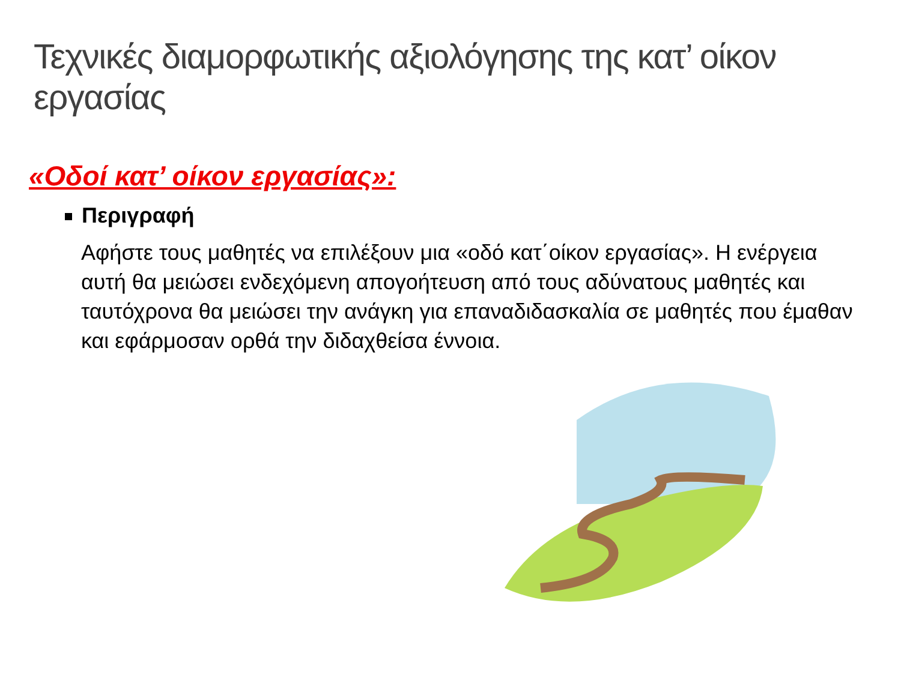Τεχνικές διαμορφωτικής αξιολόγησης της κατ’ οίκον εργασίας
«Οδοί κατ’ οίκον εργασίας»:
Περιγραφή
Αφήστε τους μαθητές να επιλέξουν μια «οδό κατ΄οίκον εργασίας». Η ενέργεια αυτή θα μειώσει ενδεχόμενη απογοήτευση από τους αδύνατους μαθητές και ταυτόχρονα θα μειώσει την ανάγκη για επαναδιδασκαλία σε μαθητές που έμαθαν και εφάρμοσαν ορθά την διδαχθείσα έννοια.